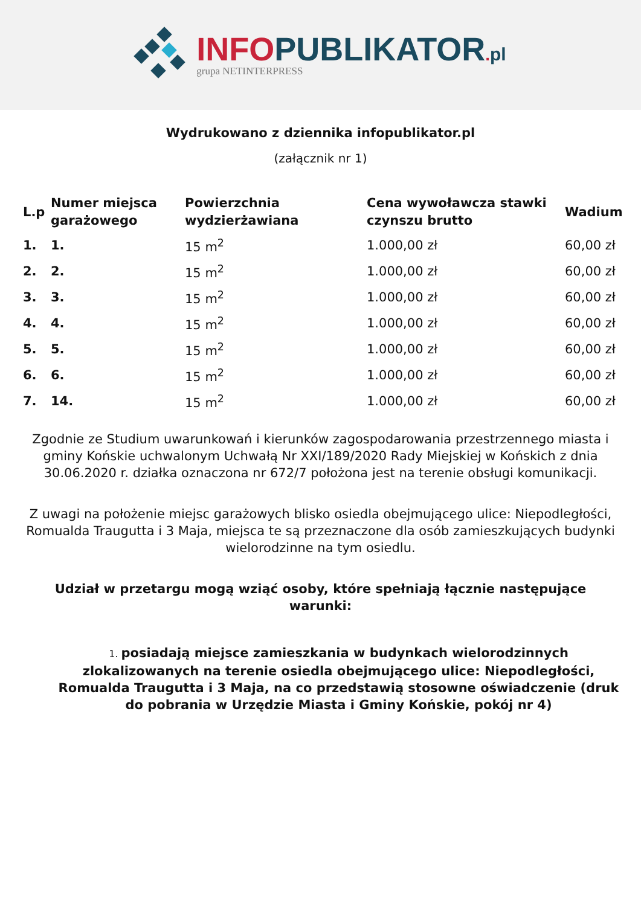INFOPUBLIKATOR. pl
grupa NETINTERPRESS
Wydrukowano z dziennika infopublikator.pl
(załącznik nr 1)
| L.p | Numer miejsca garażowego | Powierzchnia wydzierżawiana | Cena wywoławcza stawki czynszu brutto | Wadium |
| --- | --- | --- | --- | --- |
| 1. | 1. | 15 m<sup>2</sup> | 1.000,00 zł | 60,00 zł |
| 2. | 2. | 15 m<sup>2</sup> | 1.000,00 zł | 60,00 zł |
| 3. | 3. | 15 m<sup>2</sup> | 1.000,00 zł | 60,00 zł |
| 4. | 4. | 15 m<sup>2</sup> | 1.000,00 zł | 60,00 zł |
| 5. | 5. | 15 m<sup>2</sup> | 1.000,00 zł | 60,00 zł |
| 6. | 6. | 15 m<sup>2</sup> | 1.000,00 zł | 60,00 zł |
| 7. | 14. | 15 m<sup>2</sup> | 1.000,00 zł | 60,00 zł |
Zgodnie ze Studium uwarunkowań i kierunków zagospodarowania przestrzennego miasta i gminy Końskie uchwalonym Uchwałą Nr XXI/189/2020 Rady Miejskiej w Końskich z dnia 30.06.2020 r. działka oznaczona nr 672/7 położona jest na terenie obsługi komunikacji.
Z uwagi na położenie miejsc garażowych blisko osiedla obejmującego ulice: Niepodległości,
Romualda Traugutta i 3 Maja, miejsca te są przeznaczone dla osób zamieszkujących budynki wielorodzinne na tym osiedlu.
Udział w przetargu mogą wziąć osoby, które spełniają łącznie następujące warunki:
1. posiadają miejsce zamieszkania w budynkach wielorodzinnych zlokalizowanych na terenie osiedla obejmującego ulice: Niepodległości, Romualda Traugutta i 3 Maja, na co przedstawią stosowne oświadczenie (druk do pobrania w Urzędzie Miasta i Gminy Końskie, pokój nr 4)